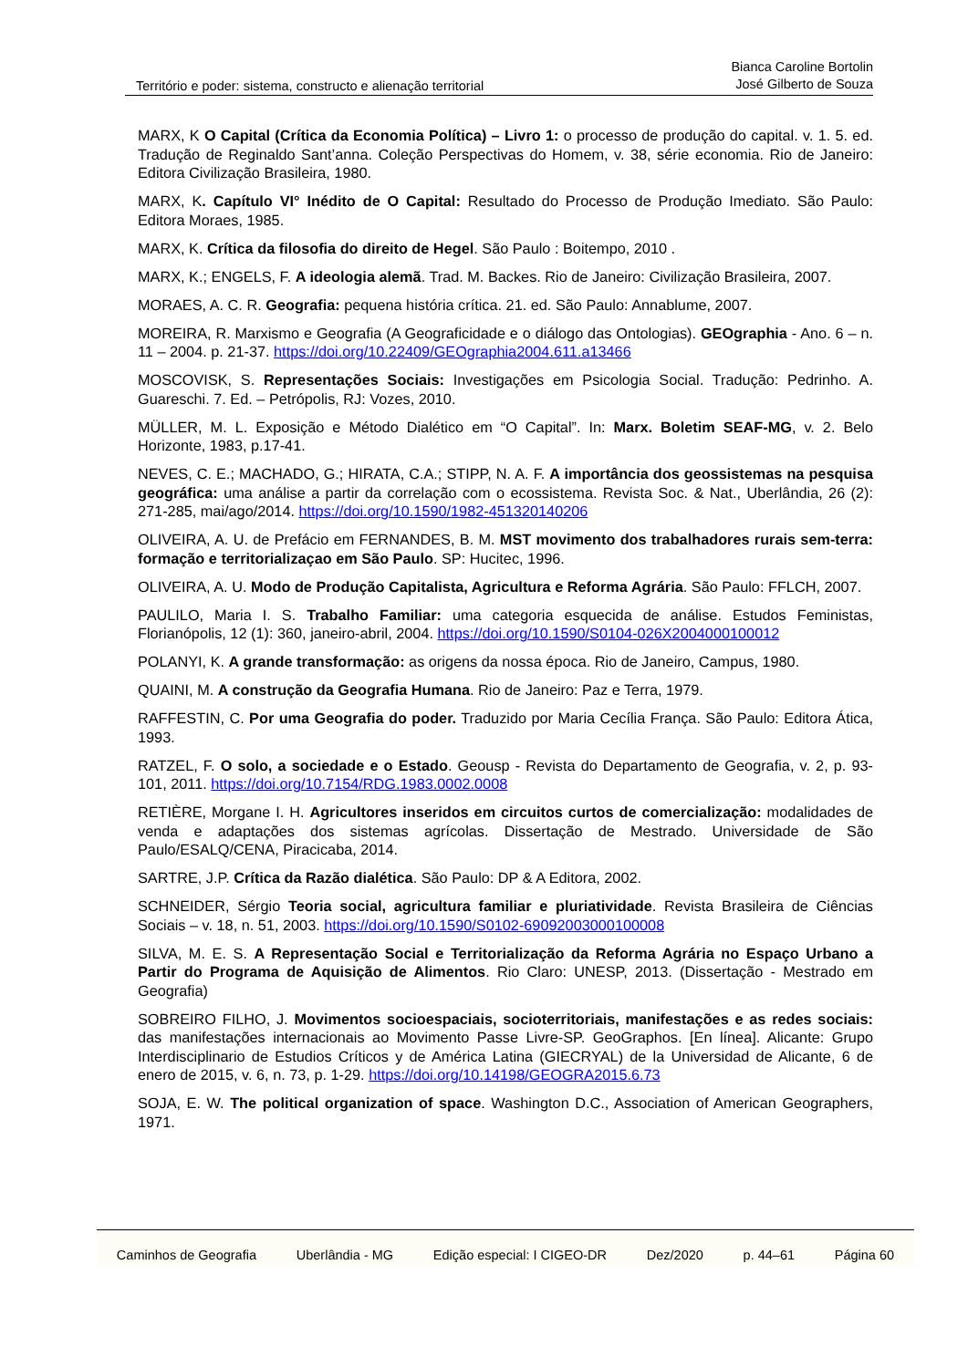Território e poder: sistema, constructo e alienação territorial
Bianca Caroline Bortolin
José Gilberto de Souza
MARX, K O Capital (Crítica da Economia Política) – Livro 1: o processo de produção do capital. v. 1. 5. ed. Tradução de Reginaldo Sant’anna. Coleção Perspectivas do Homem, v. 38, série economia. Rio de Janeiro: Editora Civilização Brasileira, 1980.
MARX, K. Capítulo VI° Inédito de O Capital: Resultado do Processo de Produção Imediato. São Paulo: Editora Moraes, 1985.
MARX, K. Crítica da filosofia do direito de Hegel. São Paulo : Boitempo, 2010 .
MARX, K.; ENGELS, F. A ideologia alemã. Trad. M. Backes. Rio de Janeiro: Civilização Brasileira, 2007.
MORAES, A. C. R. Geografia: pequena história crítica. 21. ed. São Paulo: Annablume, 2007.
MOREIRA, R. Marxismo e Geografia (A Geograficidade e o diálogo das Ontologias). GEOgraphia - Ano. 6 – n. 11 – 2004. p. 21-37. https://doi.org/10.22409/GEOgraphia2004.611.a13466
MOSCOVISK, S. Representações Sociais: Investigações em Psicologia Social. Tradução: Pedrinho. A. Guareschi. 7. Ed. – Petrópolis, RJ: Vozes, 2010.
MÜLLER, M. L. Exposição e Método Dialético em “O Capital”. In: Marx. Boletim SEAF-MG, v. 2. Belo Horizonte, 1983, p.17-41.
NEVES, C. E.; MACHADO, G.; HIRATA, C.A.; STIPP, N. A. F. A importância dos geossistemas na pesquisa geográfica: uma análise a partir da correlação com o ecossistema. Revista Soc. & Nat., Uberlândia, 26 (2): 271-285, mai/ago/2014. https://doi.org/10.1590/1982-451320140206
OLIVEIRA, A. U. de Prefácio em FERNANDES, B. M. MST movimento dos trabalhadores rurais sem-terra: formação e territorializaçao em São Paulo. SP: Hucitec, 1996.
OLIVEIRA, A. U. Modo de Produção Capitalista, Agricultura e Reforma Agrária. São Paulo: FFLCH, 2007.
PAULILO, Maria I. S. Trabalho Familiar: uma categoria esquecida de análise. Estudos Feministas, Florianópolis, 12 (1): 360, janeiro-abril, 2004. https://doi.org/10.1590/S0104-026X2004000100012
POLANYI, K. A grande transformação: as origens da nossa época. Rio de Janeiro, Campus, 1980.
QUAINI, M. A construção da Geografia Humana. Rio de Janeiro: Paz e Terra, 1979.
RAFFESTIN, C. Por uma Geografia do poder. Traduzido por Maria Cecília França. São Paulo: Editora Ática, 1993.
RATZEL, F. O solo, a sociedade e o Estado. Geousp - Revista do Departamento de Geografia, v. 2, p. 93-101, 2011. https://doi.org/10.7154/RDG.1983.0002.0008
RETIÈRE, Morgane I. H. Agricultores inseridos em circuitos curtos de comercialização: modalidades de venda e adaptações dos sistemas agrícolas. Dissertação de Mestrado. Universidade de São Paulo/ESALQ/CENA, Piracicaba, 2014.
SARTRE, J.P. Crítica da Razão dialética. São Paulo: DP & A Editora, 2002.
SCHNEIDER, Sérgio Teoria social, agricultura familiar e pluriatividade. Revista Brasileira de Ciências Sociais – v. 18, n. 51, 2003. https://doi.org/10.1590/S0102-69092003000100008
SILVA, M. E. S. A Representação Social e Territorialização da Reforma Agrária no Espaço Urbano a Partir do Programa de Aquisição de Alimentos. Rio Claro: UNESP, 2013. (Dissertação - Mestrado em Geografia)
SOBREIRO FILHO, J. Movimentos socioespaciais, socioterritoriais, manifestações e as redes sociais: das manifestações internacionais ao Movimento Passe Livre-SP. GeoGraphos. [En línea]. Alicante: Grupo Interdisciplinario de Estudios Críticos y de América Latina (GIECRYAL) de la Universidad de Alicante, 6 de enero de 2015, v. 6, n. 73, p. 1-29. https://doi.org/10.14198/GEOGRA2015.6.73
SOJA, E. W. The political organization of space. Washington D.C., Association of American Geographers, 1971.
Caminhos de Geografia Uberlândia - MG Edição especial: I CIGEO-DR Dez/2020 p. 44–61 Página 60